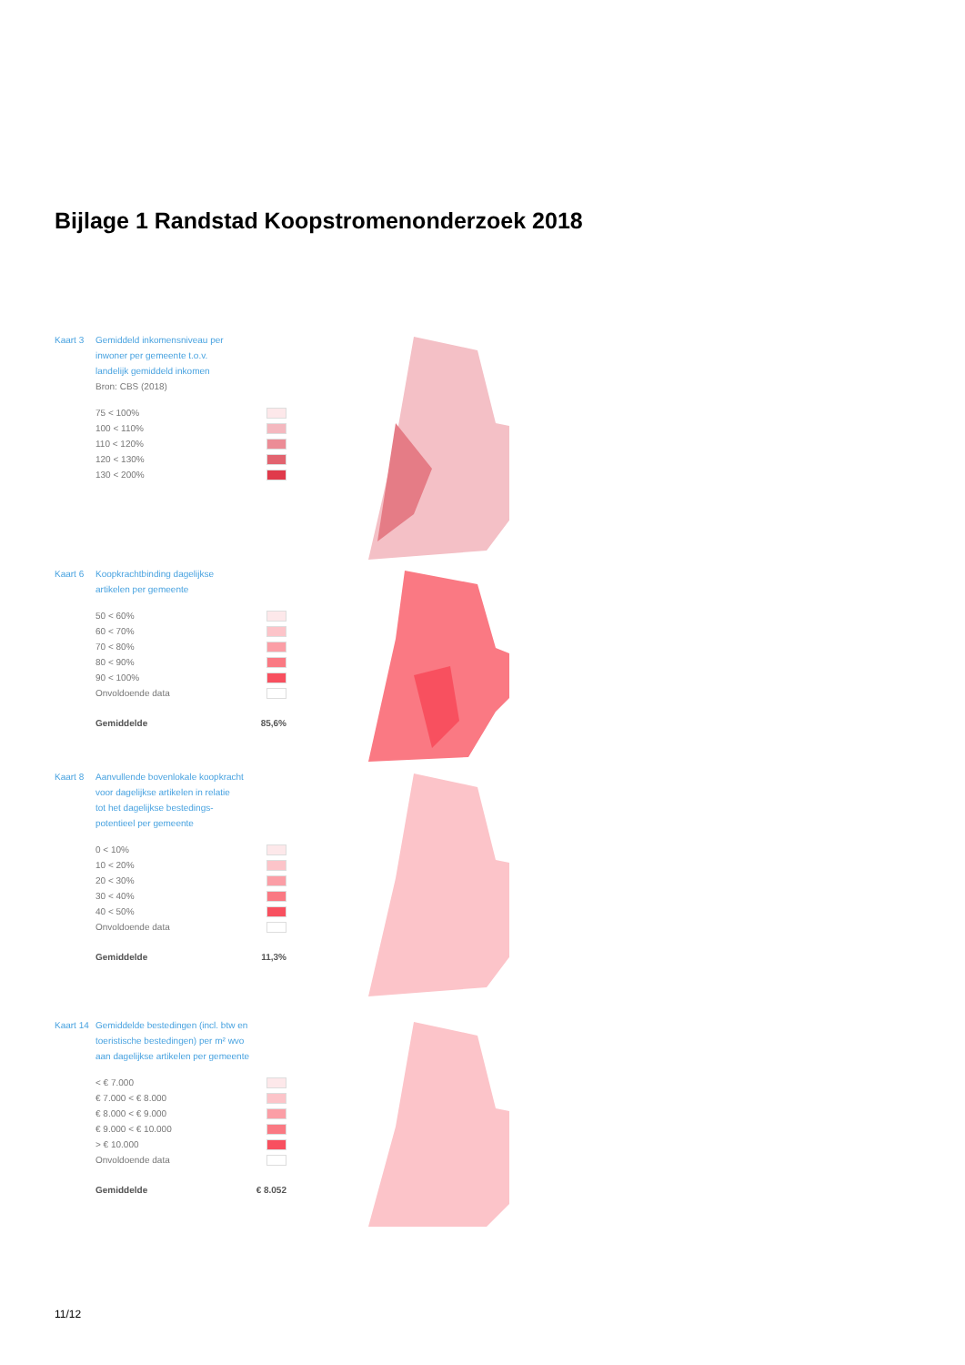Bijlage 1 Randstad Koopstromenonderzoek 2018
Kaart 3 Gemiddeld inkomensniveau per
inwoner per gemeente t.o.v.
landelijk gemiddeld inkomen
Bron: CBS (2018)
75 < 100%
100 < 110%
110 < 120%
120 < 130%
130 < 200%
Kaart 6 Koopkrachtbinding dagelijkse
artikelen per gemeente
50 < 60%
60 < 70%
70 < 80%
80 < 90%
90 < 100%
Onvoldoende data
Gemiddelde 85,6%
Kaart 8 Aanvullende bovenlokale koopkracht
voor dagelijkse artikelen in relatie
tot het dagelijkse bestedings-
potentieel per gemeente
0 < 10%
10 < 20%
20 < 30%
30 < 40%
40 < 50%
Onvoldoende data
Gemiddelde 11,3%
Kaart 14 Gemiddelde bestedingen (incl. btw en
toeristische bestedingen) per m² wvo
aan dagelijkse artikelen per gemeente
< € 7.000
€ 7.000 < € 8.000
€ 8.000 < € 9.000
€ 9.000 < € 10.000
> € 10.000
Onvoldoende data
Gemiddelde € 8.052
11/12